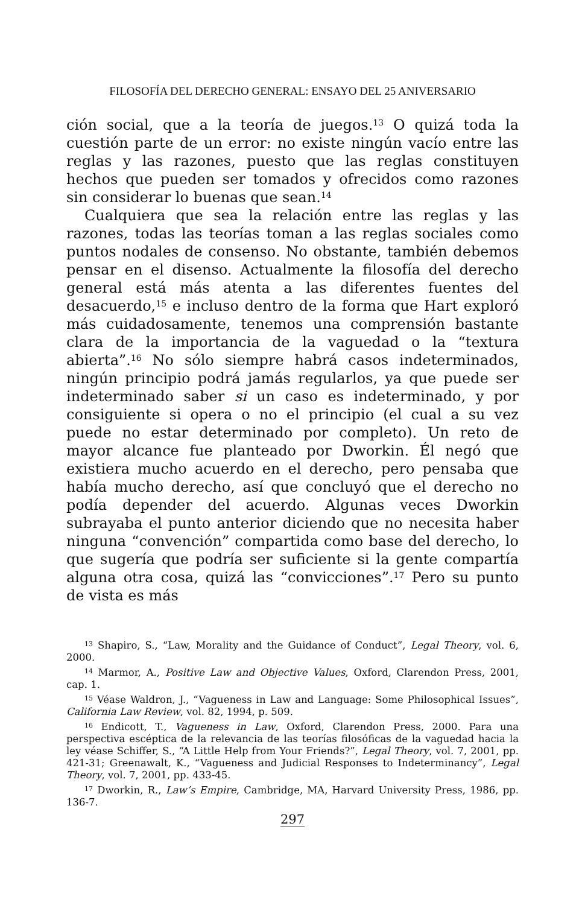FILOSOFÍA DEL DERECHO GENERAL: ENSAYO DEL 25 ANIVERSARIO
ción social, que a la teoría de juegos.<sup>13</sup> O quizá toda la cuestión parte de un error: no existe ningún vacío entre las reglas y las razones, puesto que las reglas constituyen hechos que pueden ser tomados y ofrecidos como razones sin considerar lo buenas que sean.<sup>14</sup>
Cualquiera que sea la relación entre las reglas y las razones, todas las teorías toman a las reglas sociales como puntos nodales de consenso. No obstante, también debemos pensar en el disenso. Actualmente la filosofía del derecho general está más atenta a las diferentes fuentes del desacuerdo,<sup>15</sup> e incluso dentro de la forma que Hart exploró más cuidadosamente, tenemos una comprensión bastante clara de la importancia de la vaguedad o la “textura abierta”.<sup>16</sup> No sólo siempre habrá casos indeterminados, ningún principio podrá jamás regularlos, ya que puede ser indeterminado saber si un caso es indeterminado, y por consiguiente si opera o no el principio (el cual a su vez puede no estar determinado por completo). Un reto de mayor alcance fue planteado por Dworkin. Él negó que existiera mucho acuerdo en el derecho, pero pensaba que había mucho derecho, así que concluyó que el derecho no podía depender del acuerdo. Algunas veces Dworkin subrayaba el punto anterior diciendo que no necesita haber ninguna “convención” compartida como base del derecho, lo que sugería que podría ser suficiente si la gente compartía alguna otra cosa, quizá las “convicciones”.<sup>17</sup> Pero su punto de vista es más
<sup>13</sup> Shapiro, S., “Law, Morality and the Guidance of Conduct”, Legal Theory, vol. 6, 2000.
<sup>14</sup> Marmor, A., Positive Law and Objective Values, Oxford, Clarendon Press, 2001, cap. 1.
<sup>15</sup> Véase Waldron, J., “Vagueness in Law and Language: Some Philosophical Issues”, California Law Review, vol. 82, 1994, p. 509.
<sup>16</sup> Endicott, T., Vagueness in Law, Oxford, Clarendon Press, 2000. Para una perspectiva escéptica de la relevancia de las teorías filosóficas de la vaguedad hacia la ley véase Schiffer, S., “A Little Help from Your Friends?”, Legal Theory, vol. 7, 2001, pp. 421-31; Greenawalt, K., “Vagueness and Judicial Responses to Indeterminancy”, Legal Theory, vol. 7, 2001, pp. 433-45.
<sup>17</sup> Dworkin, R., Law’s Empire, Cambridge, MA, Harvard University Press, 1986, pp. 136-7.
297